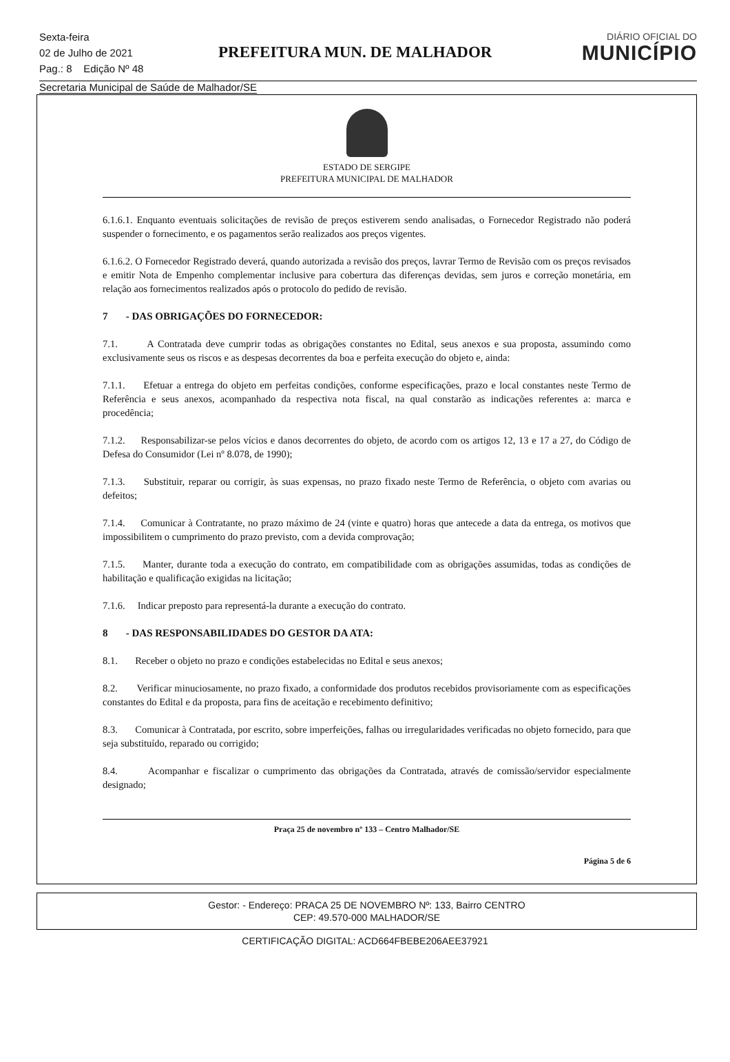Sexta-feira
02 de Julho de 2021
Pag.: 8 Edição Nº 48
PREFEITURA MUN. DE MALHADOR
DIÁRIO OFICIAL DO
MUNICÍPIO
Secretaria Municipal de Saúde de Malhador/SE
ESTADO DE SERGIPE
PREFEITURA MUNICIPAL DE MALHADOR
6.1.6.1. Enquanto eventuais solicitações de revisão de preços estiverem sendo analisadas, o Fornecedor Registrado não poderá suspender o fornecimento, e os pagamentos serão realizados aos preços vigentes.
6.1.6.2. O Fornecedor Registrado deverá, quando autorizada a revisão dos preços, lavrar Termo de Revisão com os preços revisados e emitir Nota de Empenho complementar inclusive para cobertura das diferenças devidas, sem juros e correção monetária, em relação aos fornecimentos realizados após o protocolo do pedido de revisão.
7 - DAS OBRIGAÇÕES DO FORNECEDOR:
7.1. A Contratada deve cumprir todas as obrigações constantes no Edital, seus anexos e sua proposta, assumindo como exclusivamente seus os riscos e as despesas decorrentes da boa e perfeita execução do objeto e, ainda:
7.1.1. Efetuar a entrega do objeto em perfeitas condições, conforme especificações, prazo e local constantes neste Termo de Referência e seus anexos, acompanhado da respectiva nota fiscal, na qual constarão as indicações referentes a: marca e procedência;
7.1.2. Responsabilizar-se pelos vícios e danos decorrentes do objeto, de acordo com os artigos 12, 13 e 17 a 27, do Código de Defesa do Consumidor (Lei nº 8.078, de 1990);
7.1.3. Substituir, reparar ou corrigir, às suas expensas, no prazo fixado neste Termo de Referência, o objeto com avarias ou defeitos;
7.1.4. Comunicar à Contratante, no prazo máximo de 24 (vinte e quatro) horas que antecede a data da entrega, os motivos que impossibilitem o cumprimento do prazo previsto, com a devida comprovação;
7.1.5. Manter, durante toda a execução do contrato, em compatibilidade com as obrigações assumidas, todas as condições de habilitação e qualificação exigidas na licitação;
7.1.6. Indicar preposto para representá-la durante a execução do contrato.
8 - DAS RESPONSABILIDADES DO GESTOR DA ATA:
8.1. Receber o objeto no prazo e condições estabelecidas no Edital e seus anexos;
8.2. Verificar minuciosamente, no prazo fixado, a conformidade dos produtos recebidos provisoriamente com as especificações constantes do Edital e da proposta, para fins de aceitação e recebimento definitivo;
8.3. Comunicar à Contratada, por escrito, sobre imperfeições, falhas ou irregularidades verificadas no objeto fornecido, para que seja substituído, reparado ou corrigido;
8.4. Acompanhar e fiscalizar o cumprimento das obrigações da Contratada, através de comissão/servidor especialmente designado;
Praça 25 de novembro nº 133 – Centro Malhador/SE
Página 5 de 6
Gestor: - Endereço: PRACA 25 DE NOVEMBRO Nº: 133, Bairro CENTRO
CEP: 49.570-000 MALHADOR/SE
CERTIFICAÇÃO DIGITAL: ACD664FBEBE206AEE37921